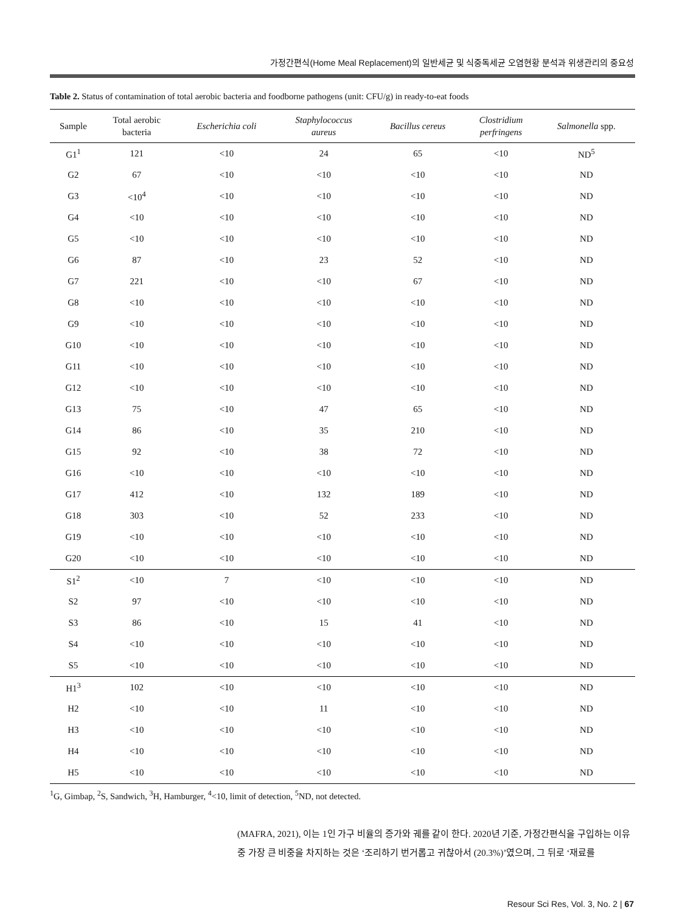가정간편식(Home Meal Replacement)의 일반세균 및 식중독세균 오염현황 분석과 위생관리의 중요성
Table 2. Status of contamination of total aerobic bacteria and foodborne pathogens (unit: CFU/g) in ready-to-eat foods
| Sample | Total aerobic bacteria | Escherichia coli | Staphylococcus aureus | Bacillus cereus | Clostridium perfringens | Salmonella spp. |
| --- | --- | --- | --- | --- | --- | --- |
| G1<sup>1</sup> | 121 | <10 | 24 | 65 | <10 | ND<sup>5</sup> |
| G2 | 67 | <10 | <10 | <10 | <10 | ND |
| G3 | <10<sup>4</sup> | <10 | <10 | <10 | <10 | ND |
| G4 | <10 | <10 | <10 | <10 | <10 | ND |
| G5 | <10 | <10 | <10 | <10 | <10 | ND |
| G6 | 87 | <10 | 23 | 52 | <10 | ND |
| G7 | 221 | <10 | <10 | 67 | <10 | ND |
| G8 | <10 | <10 | <10 | <10 | <10 | ND |
| G9 | <10 | <10 | <10 | <10 | <10 | ND |
| G10 | <10 | <10 | <10 | <10 | <10 | ND |
| G11 | <10 | <10 | <10 | <10 | <10 | ND |
| G12 | <10 | <10 | <10 | <10 | <10 | ND |
| G13 | 75 | <10 | 47 | 65 | <10 | ND |
| G14 | 86 | <10 | 35 | 210 | <10 | ND |
| G15 | 92 | <10 | 38 | 72 | <10 | ND |
| G16 | <10 | <10 | <10 | <10 | <10 | ND |
| G17 | 412 | <10 | 132 | 189 | <10 | ND |
| G18 | 303 | <10 | 52 | 233 | <10 | ND |
| G19 | <10 | <10 | <10 | <10 | <10 | ND |
| G20 | <10 | <10 | <10 | <10 | <10 | ND |
| S1<sup>2</sup> | <10 | 7 | <10 | <10 | <10 | ND |
| S2 | 97 | <10 | <10 | <10 | <10 | ND |
| S3 | 86 | <10 | 15 | 41 | <10 | ND |
| S4 | <10 | <10 | <10 | <10 | <10 | ND |
| S5 | <10 | <10 | <10 | <10 | <10 | ND |
| H1<sup>3</sup> | 102 | <10 | <10 | <10 | <10 | ND |
| H2 | <10 | <10 | 11 | <10 | <10 | ND |
| H3 | <10 | <10 | <10 | <10 | <10 | ND |
| H4 | <10 | <10 | <10 | <10 | <10 | ND |
| H5 | <10 | <10 | <10 | <10 | <10 | ND |
<sup>1</sup> G, Gimbap, <sup>2</sup>S, Sandwich, <sup>3</sup>H, Hamburger, <sup>4</sup><10, limit of detection, <sup>5</sup>ND, not detected.
(MAFRA, 2021), 이는 1인 가구 비율의 증가와 궤를 같이 한다. 2020년 기준, 가정간편식을 구입하는 이유 중 가장 큰 비중을 차지하는 것은 ‘조리하기 번거롭고 귀찮아서 (20.3%)’였으며, 그 뒤로 ‘재료를
Resour Sci Res, Vol. 3, No. 2 | 67